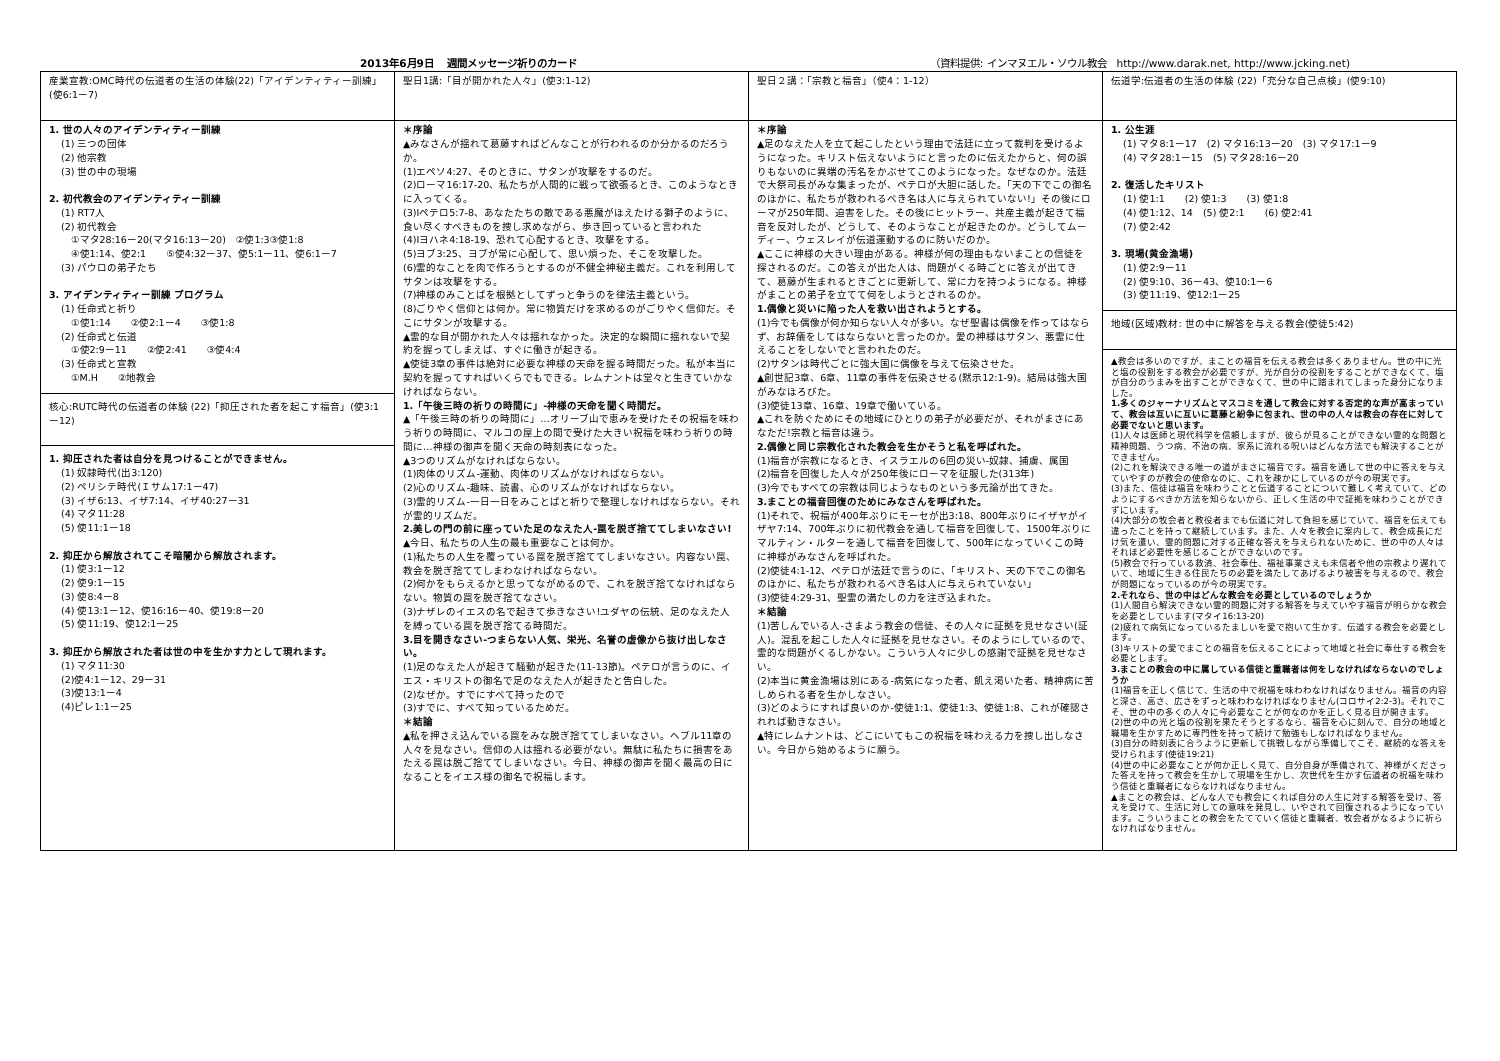2013年6月9日　 週間メッセージ祈りのカード （資料提供: インマヌエル・ソウル教会　http://www.darak.net, http://www.jcking.net)
| 産業宣教:OMC時代の伝道者の生活の体験(22)「アイデンティティー訓練」(使6:1ー7) | 聖日1講:「目が開かれた人々」(使3:1-12) | 聖日２講：「宗教と福音」（使4：1-12） | 伝道学:伝道者の生活の体験 (22)「充分な自己点検」(使9:10) |
| 1. 世の人々のアイデンティティー訓練 (1) 三つの団体 (2) 他宗教 (3) 世の中の現場 2. 初代教会のアイデンティティー訓練 (1) RT7人 (2) 初代教会 ①マタ28:16ー20(マタ16:13ー20) ②使1:3③使1:8 ④使1:14、使2:1 ⑤使4:32ー37、使5:1ー11、使6:1ー7 (3) パウロの弟子たち 3. アイデンティティー訓練 プログラム (1) 任命式と祈り ①使1:14 ②使2:1ー4 ③使1:8 (2) 任命式と伝道 ①使2:9ー11 ②使2:41 ③使4:4 (3) 任命式と宣教 ①M.H ②地教会 核心:RUTC時代の伝道者の体験 (22)「抑圧された者を起こす福音」(使3:1ー12) 1. 抑圧された者は自分を見つけることができません。 (1) 奴隷時代(出3:120) (2) ペリシテ時代(Ｉサム17:1ー47) (3) イザ6:13、イザ7:14、イザ40:27ー31 (4) マタ11:28 (5) 使11:1ー18 2. 抑圧から解放されてこそ暗闇から解放されます。 (1) 使3:1ー12 (2) 使9:1ー15 (3) 使8:4ー8 (4) 使13:1ー12、使16:16ー40、使19:8ー20 (5) 使11:19、使12:1ー25 3. 抑圧から解放された者は世の中を生かす力として現れます。 (1) マタ11:30 (2)使4:1ー12、29ー31 (3)使13:1ー4 (4)ピレ1:1ー25 | ＊序論 ▲みなさんが揺れて葛藤すればどんなことが行われるのか分かるのだろうか。 (1)エペソ4:27、そのときに、サタンが攻撃をするのだ。 (2)ローマ16:17-20、私たちが人間的に戦って欲張るとき、このようなときに入ってくる。 (3)Ⅰペテロ5:7-8、あなたたちの敵である悪魔がほえたける獅子のように、食い尽くすべきものを捜し求めながら、歩き回っていると言われた (4)Ⅰヨハネ4:18-19、恐れて心配するとき、攻撃をする。 (5)ヨブ3:25、ヨブが常に心配して、思い煩った、そこを攻撃した。 (6)霊的なことを肉で作ろうとするのが不健全神秘主義だ。これを利用してサタンは攻撃をする。 (7)神様のみことばを根拠としてずっと争うのを律法主義という。 (8)ごりやく信仰とは何か。常に物質だけを求めるのがごりやく信仰だ。そこにサタンが攻撃する。 ▲霊的な目が開かれた人々は揺れなかった。決定的な瞬間に揺れないで契約を握ってしまえば、すぐに働きが起きる。 ▲使徒3章の事件は絶対に必要な神様の天命を握る時間だった。私が本当に契約を握ってすればいくらでもできる。レムナントは堂々と生きていかなければならない。 1.「午後三時の祈りの時間に」-神様の天命を聞く時間だ。 ▲「午後三時の祈りの時間に」…オリーブ山で恵みを受けたその祝福を味わう祈りの時間に、マルコの屋上の間で受けた大きい祝福を味わう祈りの時間に…神様の御声を聞く天命の時刻表になった。 ▲3つのリズムがなければならない。 (1)肉体のリズム-運動、肉体のリズムがなければならない。 (2)心のリズム-趣味、読書、心のリズムがなければならない。 (3)霊的リズム-一日一日をみことばと祈りで整理しなければならない。それが霊的リズムだ。 2.美しの門の前に座っていた足のなえた人-罠を脱ぎ捨ててしまいなさい! ▲今日、私たちの人生の最も重要なことは何か。 (1)私たちの人生を覆っている罠を脱ぎ捨ててしまいなさい。内容ない罠、教会を脱ぎ捨ててしまわなければならない。 (2)何かをもらえるかと思ってながめるので、これを脱ぎ捨てなければならない。物質の罠を脱ぎ捨てなさい。 (3)ナザレのイエスの名で起きて歩きなさい!ユダヤの伝統、足のなえた人を縛っている罠を脱ぎ捨てる時間だ。 3.目を開きなさい-つまらない人気、栄光、名誉の虚像から抜け出しなさい。 (1)足のなえた人が起きて騒動が起きた(11-13節)。ペテロが言うのに、イエス・キリストの御名で足のなえた人が起きたと告白した。 (2)なぜか。すでにすべて持ったので (3)すでに、すべて知っているためだ。 ＊結論 ▲私を押さえ込んでいる罠をみな脱ぎ捨ててしまいなさい。ヘブル11章の人々を見なさい。信仰の人は揺れる必要がない。無駄に私たちに損害をあたえる罠は脱ご捨ててしまいなさい。今日、神様の御声を聞く最高の日になることをイエス様の御名で祝福します。 | ＊序論 ▲足のなえた人を立て起こしたという理由で法廷に立って裁判を受けるようになった。キリスト伝えないようにと言ったのに伝えたからと、何の誤りもないのに異端の汚名をかぶせてこのようになった。なぜなのか。法廷で大祭司長がみな集まったが、ペテロが大胆に話した。「天の下でこの御名のほかに、私たちが救われるべき名は人に与えられていない!」その後にローマが250年間、迫害をした。その後にヒットラー、共産主義が起きて福音を反対したが、どうして、そのようなことが起きたのか。どうしてムーディー、ウェスレイが伝道運動するのに防いだのか。 ▲ここに神様の大きい理由がある。神様が何の理由もないまことの信徒を探されるのだ。この答えが出た人は、問題がくる時ごとに答えが出てきて、葛藤が生まれるときごとに更新して、常に力を持つようになる。神様がまことの弟子を立てて何をしようとされるのか。 1.偶像と災いに陥った人を救い出されようとする。 (1)今でも偶像が何か知らない人々が多い。なぜ聖書は偶像を作ってはならず、お辞儀をしてはならないと言ったのか。愛の神様はサタン、悪霊に仕えることをしないでと言われたのだ。 (2)サタンは時代ごとに強大国に偶像を与えて伝染させた。 ▲創世記3章、6章、11章の事件を伝染させる(黙示12:1-9)。結局は強大国がみなほろびた。 (3)使徒13章、16章、19章で働いている。 ▲これを防ぐためにその地域にひとりの弟子が必要だが、それがまさにあなただ!宗教と福音は違う。 2.偶像と同じ宗教化された教会を生かそうと私を呼ばれた。 (1)福音が宗教になるとき、イスラエルの6回の災い-奴隷、捕虜、属国 (2)福音を回復した人々が250年後にローマを征服した(313年) (3)今でもすべての宗教は同じようなものという多元論が出てきた。 3.まことの福音回復のためにみなさんを呼ばれた。 (1)それで、祝福が400年ぶりにモーセが出3:18、800年ぶりにイザヤがイザヤ7:14、700年ぶりに初代教会を通して福音を回復して、1500年ぶりにマルティン・ルターを通して福音を回復して、500年になっていくこの時に神様がみなさんを呼ばれた。 (2)使徒4:1-12、ペテロが法廷で言うのに、「キリスト、天の下でこの御名のほかに、私たちが救われるべき名は人に与えられていない」 (3)使徒4:29-31、聖霊の満たしの力を注ぎ込まれた。 ＊結論 (1)苦しんでいる人-さまよう教会の信徒、その人々に証拠を見せなさい(証人)。混乱を起こした人々に証拠を見せなさい。そのようにしているので、霊的な問題がくるしかない。こういう人々に少しの感謝で証拠を見せなさい。 (2)本当に黄金漁場は別にある-病気になった者、飢え渇いた者、精神病に苦しめられる者を生かしなさい。 (3)どのようにすれば良いのか-使徒1:1、使徒1:3、使徒1:8、これが確認されれば動きなさい。 ▲特にレムナントは、どこにいてもこの祝福を味わえる力を捜し出しなさい。今日から始めるように願う。 | 1. 公生涯 (1) マタ8:1ー17 (2) マタ16:13ー20 (3) マタ17:1ー9 (4) マタ28:1ー15 (5) マタ28:16ー20 2. 復活したキリスト (1) 使1:1 (2) 使1:3 (3) 使1:8 (4) 使1:12、14 (5) 使2:1 (6) 使2:41 (7) 使2:42 3. 現場(黄金漁場) (1) 使2:9ー11 (2) 使9:10、36ー43、使10:1ー6 (3) 使11:19、使12:1ー25 地域(区域)教材: 世の中に解答を与える教会(使徒5:42) ▲教会は多いのですが、まことの福音を伝える教会は多くありません。世の中に光と塩の役割をする教会が必要ですが、光が自分の役割をすることができなくて、塩が自分のうまみを出すことができなくて、世の中に踏まれてしまった身分になりました。 1.多くのジャーナリズムとマスコミを通して教会に対する否定的な声が高まっていて、教会は互いに互いに葛藤と紛争に包まれ、世の中の人々は教会の存在に対して必要でないと思います。 (1)人々は医師と現代科学を信頼しますが、彼らが見ることができない霊的な問題と精神問題、うつ病、不治の病、家系に流れる呪いはどんな方法でも解決することができません。 (2)これを解決できる唯一の道がまさに福音です。福音を通して世の中に答えを与えていやすのが教会の使命なのに、これを疎かにしているのが今の現実です。 (3)また、信徒は福音を味わうことと伝道することについて難しく考えていて、どのようにするべきか方法を知らないから、正しく生活の中で証拠を味わうことができずにいます。 (4)大部分の牧会者と教役者までも伝道に対して負担を感じていて、福音を伝えても違ったことを持って継続しています。また、人々を教会に案内して、教会成長にだけ気を遣い、霊的問題に対する正確な答えを与えられないために、世の中の人々はそれほど必要性を感じることができないのです。 (5)教会で行っている救済、社会奉仕、福祉事業さえも未信者や他の宗教より遅れていて、地域に生きる住民たちの必要を満たしてあげるより被害を与えるので、教会が問題になっているのが今の現実です。 2.それなら、世の中はどんな教会を必要としているのでしょうか (1)人間自ら解決できない霊的問題に対する解答を与えていやす福音が明らかな教会を必要としています(マタイ16:13-20) (2)疲れて病気になっているたましいを愛で抱いて生かす、伝道する教会を必要とします。 (3)キリストの愛でまことの福音を伝えることによって地域と社会に奉仕する教会を必要とします。 3.まことの教会の中に属している信徒と重職者は何をしなければならないのでしょうか (1)福音を正しく信じて、生活の中で祝福を味わわなければなりません。福音の内容と深さ、高さ、広さをずっと味わわなければなりません(コロサイ2:2-3)。それでこそ、世の中の多くの人々に今必要なことが何なのかを正しく見る目が開きます。 (2)世の中の光と塩の役割を果たそうとするなら、福音を心に刻んで、自分の地域と職場を生かすために専門性を持って続けて勉強もしなければなりません。 (3)自分の時刻表に合うように更新して挑戦しながら準備してこそ、継続的な答えを受けられます(使徒19:21) (4)世の中に必要なことが何か正しく見て、自分自身が準備されて、神様がくださった答えを持って教会を生かして現場を生かし、次世代を生かす伝道者の祝福を味わう信徒と重職者にならなければなりません。 ▲まことの教会は、どんな人でも教会にくれば自分の人生に対する解答を受け、答えを受けて、生活に対しての意味を発見し、いやされて回復されるようになっています。こういうまことの教会をたてていく信徒と重職者、牧会者がなるように祈らなければなりません。 |